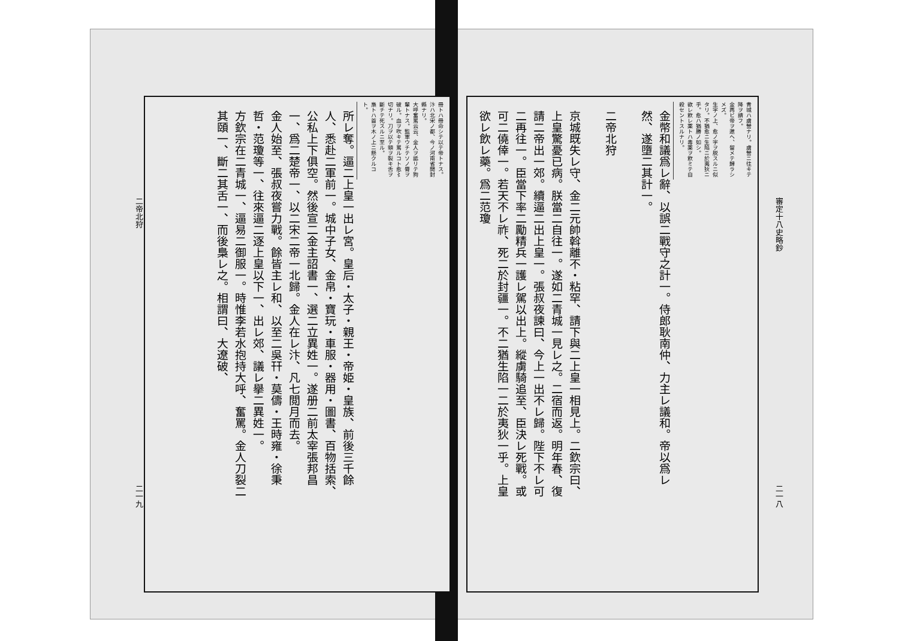審定十八史略鈔
二一八
青城ハ虜營ナリ。虜營ニ往キテ降ヲ請フ。
金再ビ帝ヲ邀ヘ、留メテ歸ラシメズ。
生字ノ上、愈ノ字ヲ脱スルニ似タリ。不猶愈ニ生陷ニ於夷狄ニ乎。愈ハ猶勝ノ如シ。
欲レ飲レ薬トハ毒薬ヲ飲ミテ自殺セントスルナリ。
金幣和議爲レ辭、以誤二戰守之計一。侍郎耿南仲、力主レ議和。帝以爲レ然、遂墮二其計一。
二帝北狩
京城既失レ守、金二元帥斡離不・粘罕、請下與二上皇一相見上。二欽宗曰、上皇驚憂已病。朕當二自往一。遂如二青城一見レ之。二宿而返。明年春、復請二帝出一郊。續逼二出上皇一。張叔夜諫曰、今上一出不レ歸。陛下不レ可二再往一。臣當下率二勵精兵一護レ駕以出上。縱虜騎追至、臣決レ死戰。或可二僥倖一。若天不レ祚、死二於封疆一。不二猶生陷一二於夷狄一乎。上皇欲レ飲レ藥。爲二范瓊
二帝北狩
二一九
冊トハ冊命シテ以テ帝トナス。
汴ハ北宋ノ都、今ノ河南省開封縣ナリ。
大呼奮罵云云、金人ヲ詆リテ狗輩トナス。監軍ウチテソノ脣ヲ破ル。血ヲ吹キテ罵ルコト愈〻切ナリ。刀ヲ以テ頸ヲ裂キ舌ヲ斷チテ死スルニ至ル。
梟トハ首ヲ木ノ上ニ懸クルコト。
所レ奪。逼二上皇一出レ宮。皇后・太子・親王・帝姫・皇族、前後三千餘人、悉赴二軍前一。城中子女、金帛・寶玩・車服・器用・圖書、百物括索、公私上下俱空。然後宣二金主詔書一、選二立異姓一。遂册二前太宰張邦昌一、爲二楚帝一、以二宋二帝一北歸。金人在レ汴、凡七閲月而去。
金人始至、張叔夜嘗力戰。餘皆主レ和、以至二吳幵・莫儔・王時雍・徐秉哲・范瓊等一、往來逼二逐上皇以下一、出レ郊、議レ擧二異姓一。
方欽宗在二青城一、逼易二御服一。時惟李若水抱持大呼、奮罵。金人刀裂二其頤一、斷二其舌一、而後梟レ之。相謂曰、大遼破、